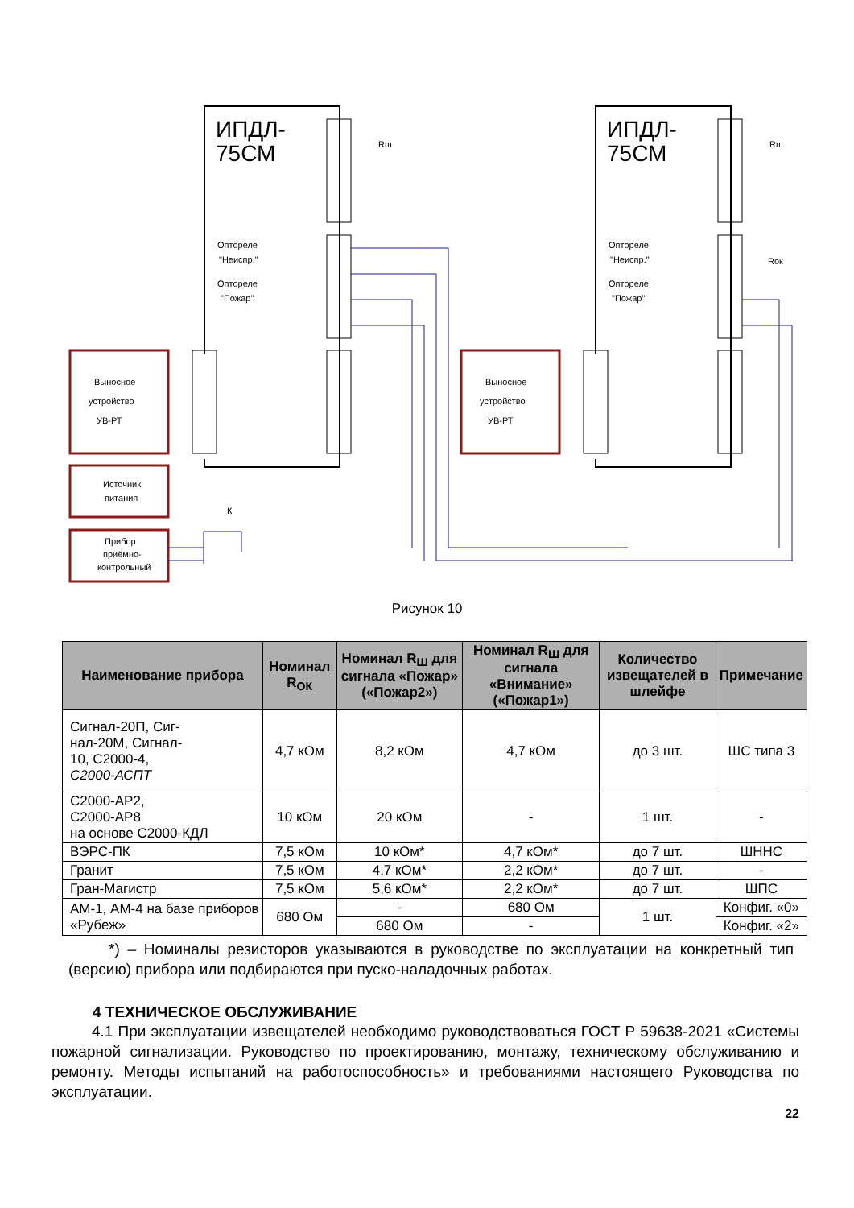ИПДЛ-
75СМ
ИПДЛ-
75СМ
Выносное
устройство
УВ-РТ
Выносное
устройство
УВ-РТ
Источник
питания
Прибор
приёмно-
контрольный
Оптореле
"Неиспр."
Оптореле
"Пожар"
Оптореле
"Неиспр."
Оптореле
"Пожар"
Rш
Rш
Rок
К
Рисунок 10
| Наименование прибора | Номинал R<sub>ОК</sub> | Номинал R<sub>Ш</sub> для сигнала «Пожар» («Пожар2») | Номинал R<sub>Ш</sub> для сигнала «Внимание» («Пожар1») | Количество извеща­те­лей в шлейфе | Примечание |
| --- | --- | --- | --- | --- | --- |
| Сигнал-20П, Сиг- нал-20М, Сигнал- 10, С2000-4, С2000-АСПТ | 4,7 кОм | 8,2 кОм | 4,7 кОм | до 3 шт. | ШС типа 3 |
| С2000-АР2, С2000-АР8 на основе С2000-КДЛ | 10 кОм | 20 кОм | - | 1 шт. | - |
| ВЭРС-ПК | 7,5 кОм | 10 кОм* | 4,7 кОм* | до 7 шт. | ШННС |
| Гранит | 7,5 кОм | 4,7 кОм* | 2,2 кОм* | до 7 шт. | - |
| Гран-Магистр | 7,5 кОм | 5,6 кОм* | 2,2 кОм* | до 7 шт. | ШПС |
| АМ-1, АМ-4 на базе приборов «Рубеж» | 680 Ом | - | 680 Ом | 1 шт. | Конфиг. «0» |
| | | 680 Ом | - | | Конфиг. «2» |
*) – Номиналы резисторов указываются в руководстве по эксплуатации на конкрет­ный тип (версию) прибора или подбираются при пуско-наладочных работах.
4 ТЕХНИЧЕСКОЕ ОБСЛУЖИВАНИЕ
4.1 При эксплуатации извещателей необходимо руководствоваться ГОСТ Р 59638-2021 «Системы пожарной сигнализации. Руководство по проектированию, монтажу, техни­ческому обслуживанию и ремонту. Методы испытаний на работоспособность» и требовани­ями настоящего Руководства по эксплуатации.
22